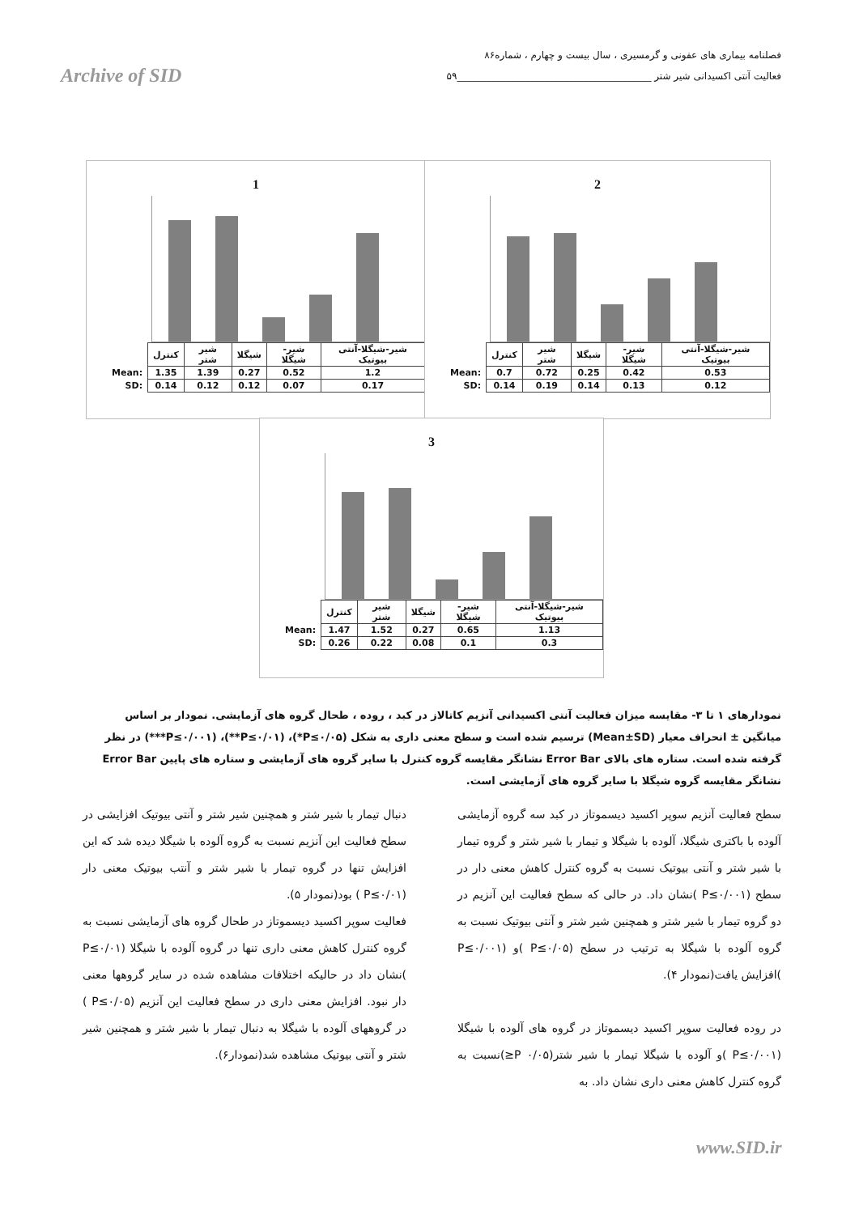فصلنامه بیماری های عفونی و گرمسیری ، سال بیست و چهارم ، شماره۸۶
فعالیت آنتی اکسیدانی شیر شتر ________________________________________۵۹
Archive of SID
1
| | کنترل | شیر شتر | شیگلا | شیر-شیگلا | شیر-شیگلا-آنتی بیوتیک |
| Mean: | 1.35 | 1.39 | 0.27 | 0.52 | 1.2 |
| SD: | 0.14 | 0.12 | 0.12 | 0.07 | 0.17 |
2
| | کنترل | شیر شتر | شیگلا | شیر-شیگلا | شیر-شیگلا-آنتی بیوتیک |
| Mean: | 0.7 | 0.72 | 0.25 | 0.42 | 0.53 |
| SD: | 0.14 | 0.19 | 0.14 | 0.13 | 0.12 |
3
| | کنترل | شیر شتر | شیگلا | شیر-شیگلا | شیر-شیگلا-آنتی بیوتیک |
| Mean: | 1.47 | 1.52 | 0.27 | 0.65 | 1.13 |
| SD: | 0.26 | 0.22 | 0.08 | 0.1 | 0.3 |
نمودارهای ۱ تا ۳- مقایسه میزان فعالیت آنتی اکسیدانی آنزیم کاتالاز در کبد ، روده ، طحال گروه های آزمایشی. نمودار بر اساس میانگین ± انحراف معیار (Mean±SD) ترسیم شده است و سطح معنی داری به شکل (P≤۰/۰۵*)، (P≤۰/۰۱**)، (P≤۰/۰۰۱***) در نظر گرفته شده است. ستاره های بالای Error Bar نشانگر مقایسه گروه کنترل با سایر گروه های آزمایشی و ستاره های پایین Error Bar نشانگر مقایسه گروه شیگلا با سایر گروه های آزمایشی است.
سطح فعالیت آنزیم سوپر اکسید دیسموتاز در کبد سه گروه آزمایشی آلوده با باکتری شیگلا، آلوده با شیگلا و تیمار با شیر شتر و گروه تیمار با شیر شتر و آنتی بیوتیک نسبت به گروه کنترل کاهش معنی دار در سطح (P≤۰/۰۰۱ )نشان داد. در حالی که سطح فعالیت این آنزیم در دو گروه تیمار با شیر شتر و همچنین شیر شتر و آنتی بیوتیک نسبت به گروه آلوده با شیگلا به ترتیب در سطح (P≤۰/۰۵ )و (P≤۰/۰۰۱ )افزایش یافت(نمودار ۴).
در روده فعالیت سوپر اکسید دیسموتاز در گروه های آلوده با شیگلا (P≤۰/۰۰۱ )و آلوده با شیگلا تیمار با شیر شتر(۰/۰۵ P≤)نسبت به گروه کنترل کاهش معنی داری نشان داد. به
دنبال تیمار با شیر شتر و همچنین شیر شتر و آنتی بیوتیک افزایشی در سطح فعالیت این آنزیم نسبت به گروه آلوده با شیگلا دیده شد که این افزایش تنها در گروه تیمار با شیر شتر و آنتب بیوتیک معنی دار (P≤۰/۰۱ ) بود(نمودار ۵).
فعالیت سوپر اکسید دیسموتاز در طحال گروه های آزمایشی نسبت به گروه کنترل کاهش معنی داری تنها در گروه آلوده با شیگلا (P≤۰/۰۱ )نشان داد در حالیکه اختلافات مشاهده شده در سایر گروهها معنی دار نبود. افزایش معنی داری در سطح فعالیت این آنزیم (P≤۰/۰۵ ) در گروههای آلوده با شیگلا به دنبال تیمار با شیر شتر و همچنین شیر شتر و آنتی بیوتیک مشاهده شد(نمودار۶).
www.SID.ir